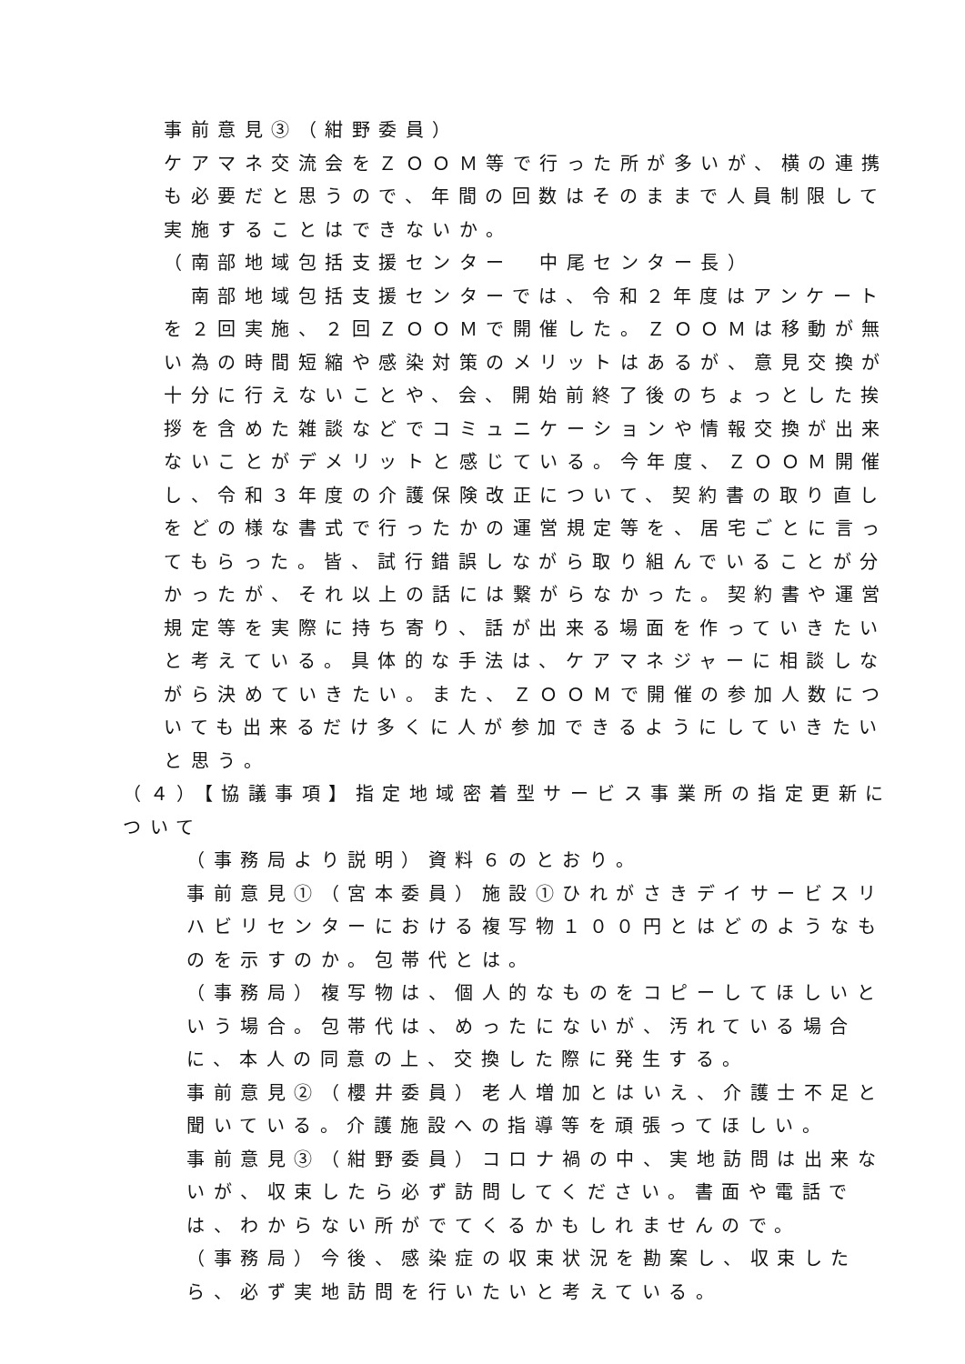事前意見③（紺野委員）
ケアマネ交流会をＺＯＯＭ等で行った所が多いが、横の連携も必要だと思うので、年間の回数はそのままで人員制限して実施することはできないか。
（南部地域包括支援センター　中尾センター長）
　南部地域包括支援センターでは、令和２年度はアンケートを２回実施、２回ＺＯＯＭで開催した。ＺＯＯＭは移動が無い為の時間短縮や感染対策のメリットはあるが、意見交換が十分に行えないことや、会、開始前終了後のちょっとした挨拶を含めた雑談などでコミュニケーションや情報交換が出来ないことがデメリットと感じている。今年度、ＺＯＯＭ開催し、令和３年度の介護保険改正について、契約書の取り直しをどの様な書式で行ったかの運営規定等を、居宅ごとに言ってもらった。皆、試行錯誤しながら取り組んでいることが分かったが、それ以上の話には繋がらなかった。契約書や運営規定等を実際に持ち寄り、話が出来る場面を作っていきたいと考えている。具体的な手法は、ケアマネジャーに相談しながら決めていきたい。また、ＺＯＯＭで開催の参加人数についても出来るだけ多くに人が参加できるようにしていきたいと思う。
（４）【協議事項】指定地域密着型サービス事業所の指定更新について
（事務局より説明）資料６のとおり。
事前意見①（宮本委員）施設①ひれがさきデイサービスリハビリセンターにおける複写物１００円とはどのようなものを示すのか。包帯代とは。
（事務局）複写物は、個人的なものをコピーしてほしいという場合。包帯代は、めったにないが、汚れている場合に、本人の同意の上、交換した際に発生する。
事前意見②（櫻井委員）老人増加とはいえ、介護士不足と聞いている。介護施設への指導等を頑張ってほしい。
事前意見③（紺野委員）コロナ禍の中、実地訪問は出来ないが、収束したら必ず訪問してください。書面や電話では、わからない所がでてくるかもしれませんので。
（事務局）今後、感染症の収束状況を勘案し、収束したら、必ず実地訪問を行いたいと考えている。